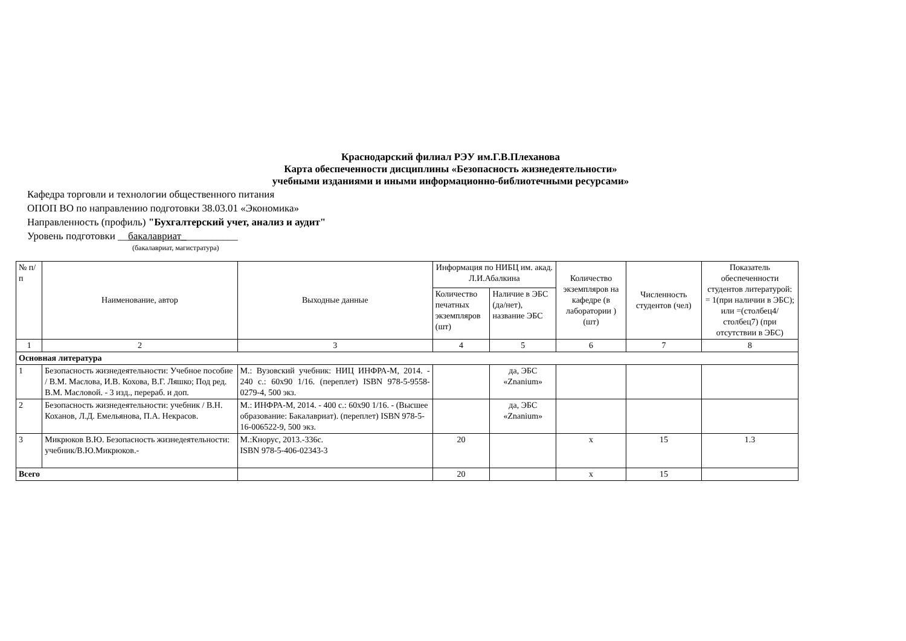Краснодарский филиал РЭУ им.Г.В.Плеханова
Карта обеспеченности дисциплины «Безопасность жизнедеятельности»
учебными изданиями и иными информационно-библиотечными ресурсами»
Кафедра торговли и технологии общественного питания
ОПОП ВО по направлению подготовки 38.03.01 «Экономика»
Направленность (профиль) "Бухгалтерский учет, анализ и аудит"
Уровень подготовки __бакалавриат___________
(бакалавриат, магистратура)
| № п/ п | Наименование, автор | Выходные данные | Информация по НИБЦ им. акад. Л.И.Абалкина | | Количество экземпляров на кафедре (в лаборатории ) (шт) | Численность студентов (чел) | Показатель обеспеченности студентов литературой: = 1(при наличии в ЭБС); или =(столбец4/столбец7) (при отсутствии в ЭБС) |
| --- | --- | --- | --- | --- | --- | --- | --- |
| | | | Количество печатных экземпляров (шт) | Наличие в ЭБС (да/нет), название ЭБС | | | |
| 1 | 2 | 3 | 4 | 5 | 6 | 7 | 8 |
| Основная литература | | | | | | | |
| 1 | Безопасность жизнедеятельности: Учебное пособие / В.М. Маслова, И.В. Кохова, В.Г. Ляшко; Под ред. В.М. Масловой. - 3 изд., перераб. и доп. | М.: Вузовский учебник: НИЦ ИНФРА-М, 2014. - 240 с.: 60x90 1/16. (переплет) ISBN 978-5-9558-0279-4, 500 экз. | | да, ЭБС «Znanium» | | | |
| 2 | Безопасность жизнедеятельности: учебник / В.Н. Коханов, Л.Д. Емельянова, П.А. Некрасов. | М.: ИНФРА-М, 2014. - 400 с.: 60x90 1/16. - (Высшее образование: Бакалавриат). (переплет) ISBN 978-5-16-006522-9, 500 экз. | | да, ЭБС «Znanium» | | | |
| 3 | Микрюков В.Ю. Безопасность жизнедеятельности: учебник/В.Ю.Микрюков.- | М.:Кнорус, 2013.-336с. ISBN 978-5-406-02343-3 | 20 | | х | 15 | 1.3 |
| Всего | | | 20 | | х | 15 | |